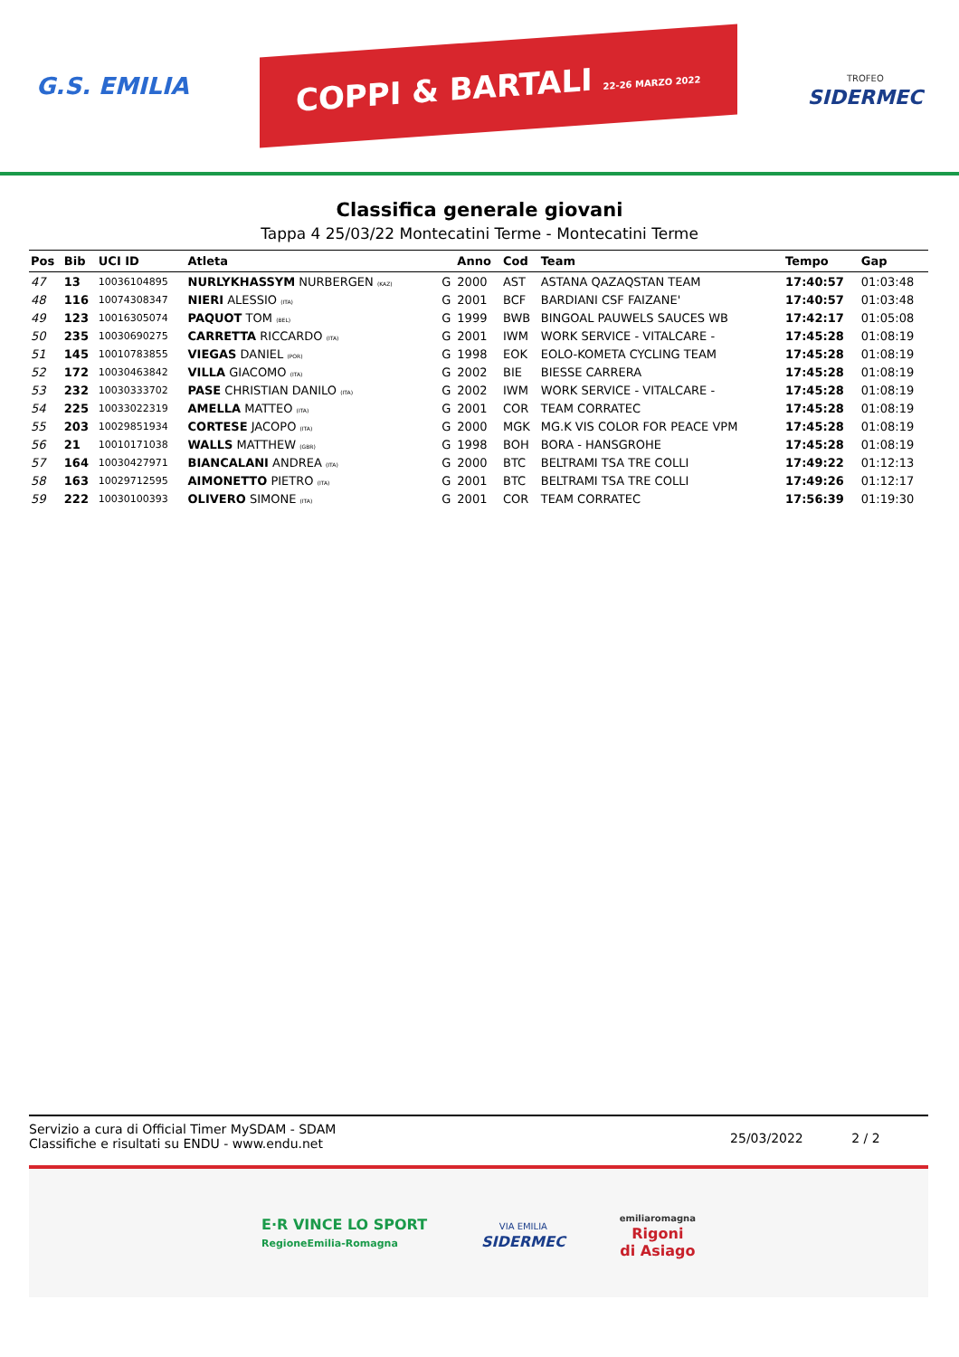G.S. EMILIA
COPPI & BARTALI 22-26 MARZO 2022
TROFEO
SIDERMEC
Classifica generale giovani
Tappa 4 25/03/22 Montecatini Terme - Montecatini Terme
| Pos | Bib | UCI ID | Atleta | | Anno | Cod | Team | Tempo | Gap |
| --- | --- | --- | --- | --- | --- | --- | --- | --- | --- |
| 47 | 13 | 10036104895 | NURLYKHASSYM NURBERGEN (KAZ) | G | 2000 | AST | ASTANA QAZAQSTAN TEAM | 17:40:57 | 01:03:48 |
| 48 | 116 | 10074308347 | NIERI ALESSIO (ITA) | G | 2001 | BCF | BARDIANI CSF FAIZANE' | 17:40:57 | 01:03:48 |
| 49 | 123 | 10016305074 | PAQUOT TOM (BEL) | G | 1999 | BWB | BINGOAL PAUWELS SAUCES WB | 17:42:17 | 01:05:08 |
| 50 | 235 | 10030690275 | CARRETTA RICCARDO (ITA) | G | 2001 | IWM | WORK SERVICE - VITALCARE - | 17:45:28 | 01:08:19 |
| 51 | 145 | 10010783855 | VIEGAS DANIEL (POR) | G | 1998 | EOK | EOLO-KOMETA CYCLING TEAM | 17:45:28 | 01:08:19 |
| 52 | 172 | 10030463842 | VILLA GIACOMO (ITA) | G | 2002 | BIE | BIESSE CARRERA | 17:45:28 | 01:08:19 |
| 53 | 232 | 10030333702 | PASE CHRISTIAN DANILO (ITA) | G | 2002 | IWM | WORK SERVICE - VITALCARE - | 17:45:28 | 01:08:19 |
| 54 | 225 | 10033022319 | AMELLA MATTEO (ITA) | G | 2001 | COR | TEAM CORRATEC | 17:45:28 | 01:08:19 |
| 55 | 203 | 10029851934 | CORTESE JACOPO (ITA) | G | 2000 | MGK | MG.K VIS COLOR FOR PEACE VPM | 17:45:28 | 01:08:19 |
| 56 | 21 | 10010171038 | WALLS MATTHEW (GBR) | G | 1998 | BOH | BORA - HANSGROHE | 17:45:28 | 01:08:19 |
| 57 | 164 | 10030427971 | BIANCALANI ANDREA (ITA) | G | 2000 | BTC | BELTRAMI TSA TRE COLLI | 17:49:22 | 01:12:13 |
| 58 | 163 | 10029712595 | AIMONETTO PIETRO (ITA) | G | 2001 | BTC | BELTRAMI TSA TRE COLLI | 17:49:26 | 01:12:17 |
| 59 | 222 | 10030100393 | OLIVERO SIMONE (ITA) | G | 2001 | COR | TEAM CORRATEC | 17:56:39 | 01:19:30 |
Servizio a cura di Official Timer MySDAM - SDAM
Classifiche e risultati su ENDU - www.endu.net
25/03/2022 2 / 2
E·R VINCE LO SPORT
RegioneEmilia-Romagna
VIA EMILIA
SIDERMEC
emiliaromagna
Rigoni
di Asiago